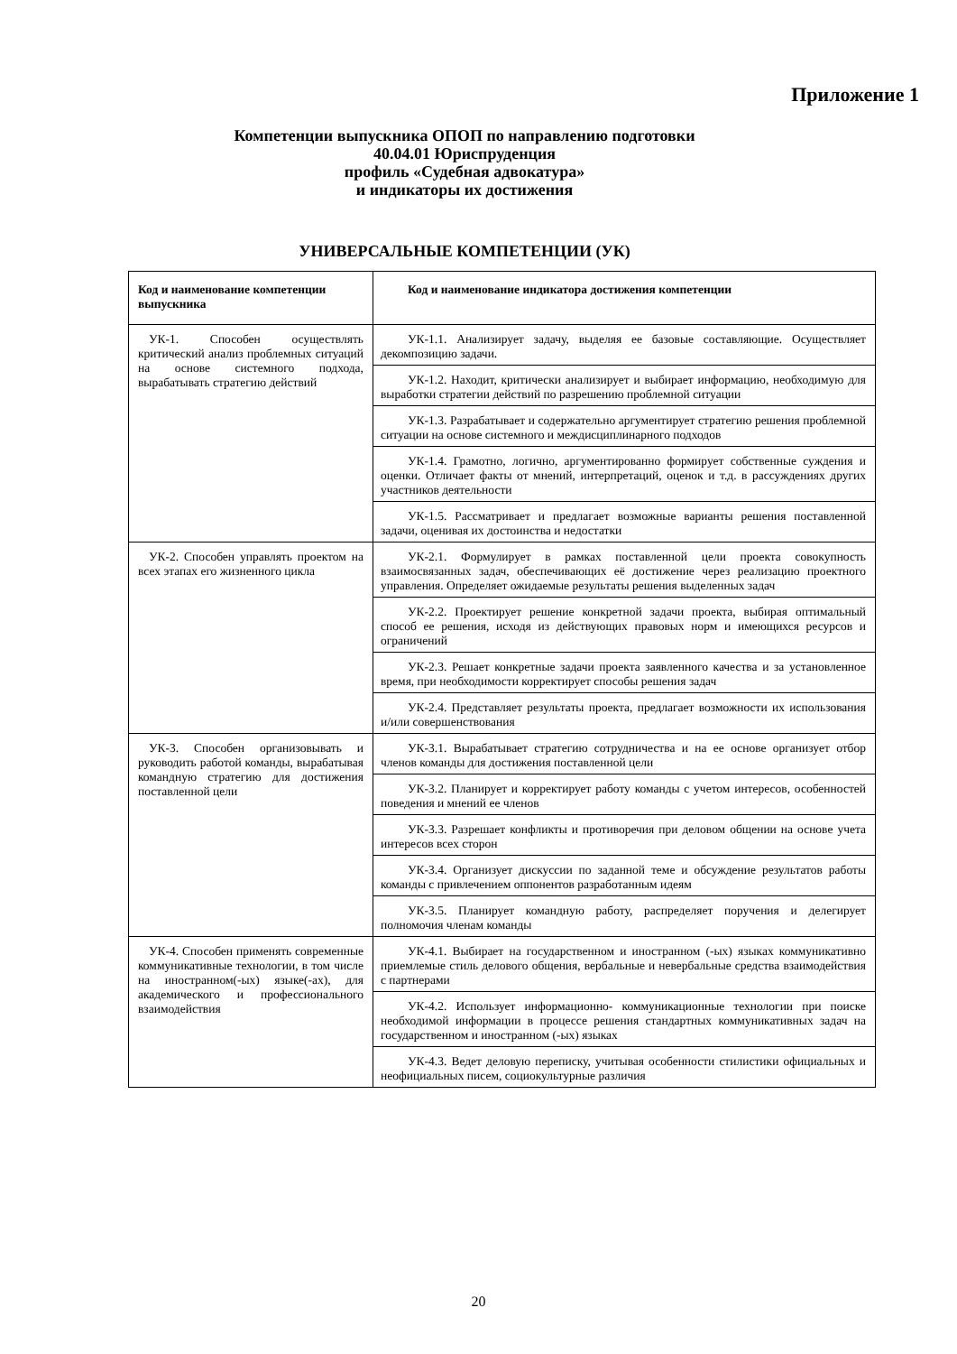Приложение 1
Компетенции выпускника ОПОП по направлению подготовки
40.04.01 Юриспруденция
профиль «Судебная адвокатура»
и индикаторы их достижения
УНИВЕРСАЛЬНЫЕ КОМПЕТЕНЦИИ (УК)
| Код и наименование компетенции выпускника | Код и наименование индикатора достижения компетенции |
| --- | --- |
| УК-1. Способен осуществлять критический анализ проблемных ситуаций на основе системного подхода, вырабатывать стратегию действий | УК-1.1. Анализирует задачу, выделяя ее базовые составляющие. Осуществляет декомпозицию задачи. |
| | УК-1.2. Находит, критически анализирует и выбирает информацию, необходимую для выработки стратегии действий по разрешению проблемной ситуации |
| | УК-1.3. Разрабатывает и содержательно аргументирует стратегию решения проблемной ситуации на основе системного и междисциплинарного подходов |
| | УК-1.4. Грамотно, логично, аргументированно формирует собственные суждения и оценки. Отличает факты от мнений, интерпретаций, оценок и т.д. в рассуждениях других участников деятельности |
| | УК-1.5. Рассматривает и предлагает возможные варианты решения поставленной задачи, оценивая их достоинства и недостатки |
| УК-2. Способен управлять проектом на всех этапах его жизненного цикла | УК-2.1. Формулирует в рамках поставленной цели проекта совокупность взаимосвязанных задач, обеспечивающих её достижение через реализацию проектного управления. Определяет ожидаемые результаты решения выделенных задач |
| | УК-2.2. Проектирует решение конкретной задачи проекта, выбирая оптимальный способ ее решения, исходя из действующих правовых норм и имеющихся ресурсов и ограничений |
| | УК-2.3. Решает конкретные задачи проекта заявленного качества и за установленное время, при необходимости корректирует способы решения задач |
| | УК-2.4. Представляет результаты проекта, предлагает возможности их использования и/или совершенствования |
| УК-3. Способен организовывать и руководить работой команды, вырабатывая командную стратегию для достижения поставленной цели | УК-3.1. Вырабатывает стратегию сотрудничества и на ее основе организует отбор членов команды для достижения поставленной цели |
| | УК-3.2. Планирует и корректирует работу команды с учетом интересов, особенностей поведения и мнений ее членов |
| | УК-3.3. Разрешает конфликты и противоречия при деловом общении на основе учета интересов всех сторон |
| | УК-3.4. Организует дискуссии по заданной теме и обсуждение результатов работы команды с привлечением оппонентов разработанным идеям |
| | УК-3.5. Планирует командную работу, распределяет поручения и делегирует полномочия членам команды |
| УК-4. Способен применять современные коммуникативные технологии, в том числе на иностранном(-ых) языке(-ах), для академического и профессионального взаимодействия | УК-4.1. Выбирает на государственном и иностранном (-ых) языках коммуникативно приемлемые стиль делового общения, вербальные и невербальные средства взаимодействия с партнерами |
| | УК-4.2. Использует информационно- коммуникационные технологии при поиске необходимой информации в процессе решения стандартных коммуникативных задач на государственном и иностранном (-ых) языках |
| | УК-4.3. Ведет деловую переписку, учитывая особенности стилистики официальных и неофициальных писем, социокультурные различия |
20